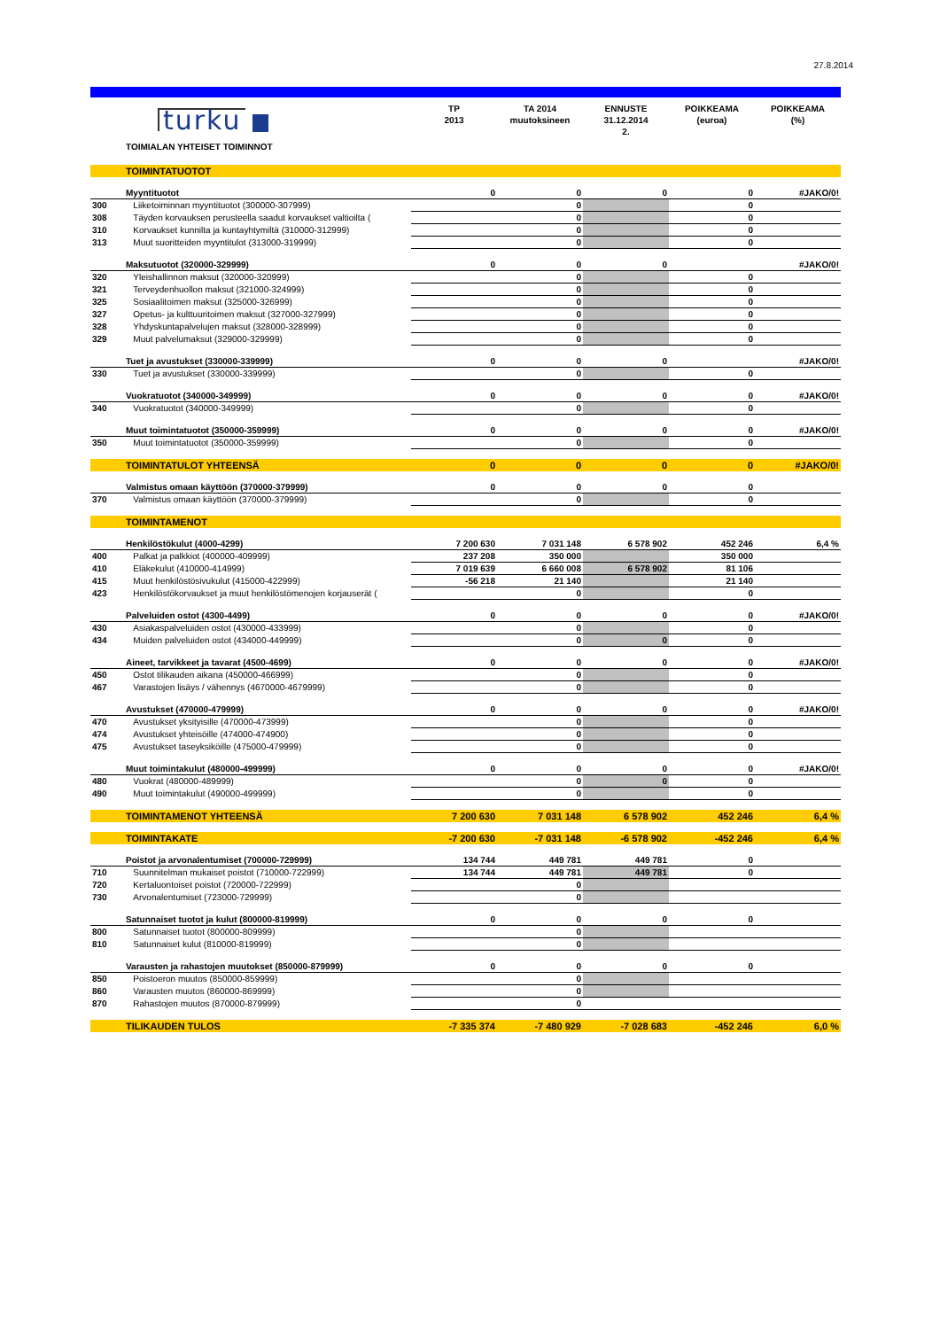27.8.2014
| | turku | TP 2013 | TA 2014 muutoksineen | ENNUSTE 31.12.2014 2. | POIKKEAMA (euroa) | POIKKEAMA (%) |
| | TOIMIALAN YHTEISET TOIMINNOT | | | | | |
| | TOIMINTATUOTOT | | | | | |
| | Myyntituotot | 0 | 0 | 0 | 0 | #JAKO/0! |
| 300 | Liiketoiminnan myyntituotot (300000-307999) | | 0 | | 0 | |
| 308 | Täyden korvauksen perusteella saadut korvaukset valtioilta ( | | 0 | | 0 | |
| 310 | Korvaukset kunnilta ja kuntayhtymiltä (310000-312999) | | 0 | | 0 | |
| 313 | Muut suoritteiden myyntitulot (313000-319999) | | 0 | | 0 | |
| | Maksutuotot (320000-329999) | 0 | 0 | 0 | | #JAKO/0! |
| 320 | Yleishallinnon maksut (320000-320999) | | 0 | | 0 | |
| 321 | Terveydenhuollon maksut (321000-324999) | | 0 | | 0 | |
| 325 | Sosiaalitoimen maksut (325000-326999) | | 0 | | 0 | |
| 327 | Opetus- ja kulttuuritoimen maksut (327000-327999) | | 0 | | 0 | |
| 328 | Yhdyskuntapalvelujen maksut (328000-328999) | | 0 | | 0 | |
| 329 | Muut palvelumaksut (329000-329999) | | 0 | | 0 | |
| | Tuet ja avustukset (330000-339999) | 0 | 0 | 0 | | #JAKO/0! |
| 330 | Tuet ja avustukset (330000-339999) | | 0 | | 0 | |
| | Vuokratuotot (340000-349999) | 0 | 0 | 0 | 0 | #JAKO/0! |
| 340 | Vuokratuotot (340000-349999) | | 0 | | 0 | |
| | Muut toimintatuotot (350000-359999) | 0 | 0 | 0 | 0 | #JAKO/0! |
| 350 | Muut toimintatuotot (350000-359999) | | 0 | | 0 | |
| | TOIMINTATULOT YHTEENSÄ | 0 | 0 | 0 | 0 | #JAKO/0! |
| | Valmistus omaan käyttöön (370000-379999) | 0 | 0 | 0 | 0 | |
| 370 | Valmistus omaan käyttöön (370000-379999) | | 0 | | 0 | |
| | TOIMINTAMENOT | | | | | |
| | Henkilöstökulut (4000-4299) | 7 200 630 | 7 031 148 | 6 578 902 | 452 246 | 6,4 % |
| 400 | Palkat ja palkkiot (400000-409999) | 237 208 | 350 000 | | 350 000 | |
| 410 | Eläkekulut (410000-414999) | 7 019 639 | 6 660 008 | 6 578 902 | 81 106 | |
| 415 | Muut henkilöstösivukulut (415000-422999) | -56 218 | 21 140 | | 21 140 | |
| 423 | Henkilöstökorvaukset ja muut henkilöstömenojen korjauserät ( | | 0 | | 0 | |
| | Palveluiden ostot (4300-4499) | 0 | 0 | 0 | 0 | #JAKO/0! |
| 430 | Asiakaspalveluiden ostot (430000-433999) | | 0 | | 0 | |
| 434 | Muiden palveluiden ostot (434000-449999) | | 0 | 0 | 0 | |
| | Aineet, tarvikkeet ja tavarat (4500-4699) | 0 | 0 | 0 | 0 | #JAKO/0! |
| 450 | Ostot tilikauden aikana (450000-466999) | | 0 | | 0 | |
| 467 | Varastojen lisäys / vähennys (4670000-4679999) | | 0 | | 0 | |
| | Avustukset (470000-479999) | 0 | 0 | 0 | 0 | #JAKO/0! |
| 470 | Avustukset yksityisille (470000-473999) | | 0 | | 0 | |
| 474 | Avustukset yhteisöille (474000-474900) | | 0 | | 0 | |
| 475 | Avustukset taseyksiköille (475000-479999) | | 0 | | 0 | |
| | Muut toimintakulut (480000-499999) | 0 | 0 | 0 | 0 | #JAKO/0! |
| 480 | Vuokrat (480000-489999) | | 0 | 0 | 0 | |
| 490 | Muut toimintakulut (490000-499999) | | 0 | | 0 | |
| | TOIMINTAMENOT YHTEENSÄ | 7 200 630 | 7 031 148 | 6 578 902 | 452 246 | 6,4 % |
| | TOIMINTAKATE | -7 200 630 | -7 031 148 | -6 578 902 | -452 246 | 6,4 % |
| | Poistot ja arvonalentumiset (700000-729999) | 134 744 | 449 781 | 449 781 | 0 | |
| 710 | Suunnitelman mukaiset poistot (710000-722999) | 134 744 | 449 781 | 449 781 | 0 | |
| 720 | Kertaluontoiset poistot (720000-722999) | | 0 | | | |
| 730 | Arvonalentumiset (723000-729999) | | 0 | | | |
| | Satunnaiset tuotot ja kulut (800000-819999) | 0 | 0 | 0 | 0 | |
| 800 | Satunnaiset tuotot (800000-809999) | | 0 | | | |
| 810 | Satunnaiset kulut (810000-819999) | | 0 | | | |
| | Varausten ja rahastojen muutokset (850000-879999) | 0 | 0 | 0 | 0 | |
| 850 | Poistoeron muutos (850000-859999) | | 0 | | | |
| 860 | Varausten muutos (860000-869999) | | 0 | | | |
| 870 | Rahastojen muutos (870000-879999) | | 0 | | | |
| | TILIKAUDEN TULOS | -7 335 374 | -7 480 929 | -7 028 683 | -452 246 | 6,0 % |